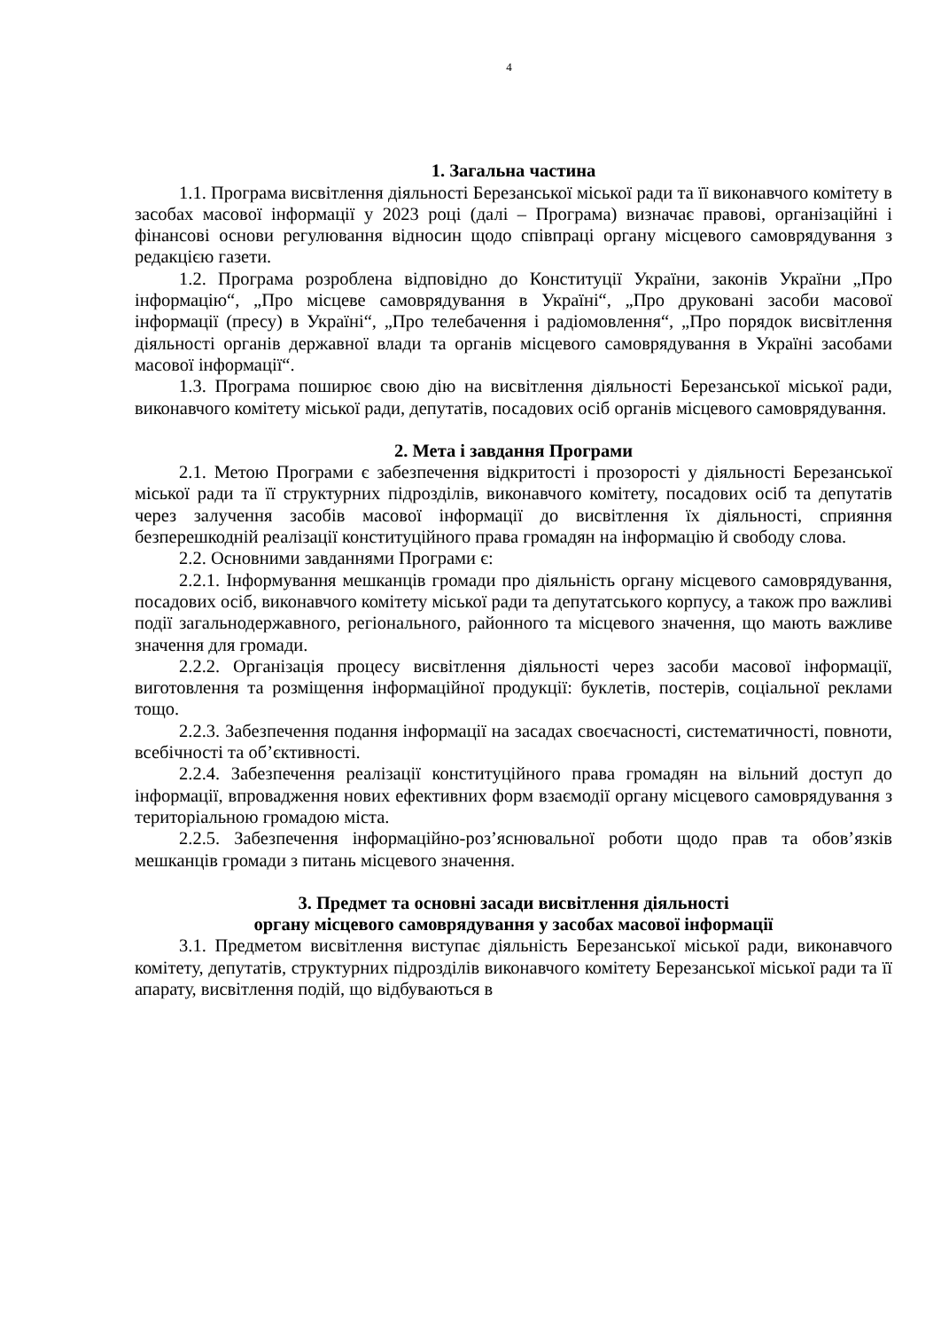4
1. Загальна частина
1.1. Програма висвітлення діяльності Березанської міської ради та її виконавчого комітету в засобах масової інформації у 2023 році (далі – Програма) визначає правові, організаційні і фінансові основи регулювання відносин щодо співпраці органу місцевого самоврядування з редакцією газети.
1.2. Програма розроблена відповідно до Конституції України, законів України „Про інформацію“, „Про місцеве самоврядування в Україні“, „Про друковані засоби масової інформації (пресу) в Україні“, „Про телебачення і радіомовлення“, „Про порядок висвітлення діяльності органів державної влади та органів місцевого самоврядування в Україні засобами масової інформації“.
1.3. Програма поширює свою дію на висвітлення діяльності Березанської міської ради, виконавчого комітету міської ради, депутатів, посадових осіб органів місцевого самоврядування.
2. Мета і завдання Програми
2.1. Метою Програми є забезпечення відкритості і прозорості у діяльності Березанської міської ради та її структурних підрозділів, виконавчого комітету, посадових осіб та депутатів через залучення засобів масової інформації до висвітлення їх діяльності, сприяння безперешкодній реалізації конституційного права громадян на інформацію й свободу слова.
2.2. Основними завданнями Програми є:
2.2.1. Інформування мешканців громади про діяльність органу місцевого самоврядування, посадових осіб, виконавчого комітету міської ради та депутатського корпусу, а також про важливі події загальнодержавного, регіонального, районного та місцевого значення, що мають важливе значення для громади.
2.2.2. Організація процесу висвітлення діяльності через засоби масової інформації, виготовлення та розміщення інформаційної продукції: буклетів, постерів, соціальної реклами тощо.
2.2.3. Забезпечення подання інформації на засадах своєчасності, систематичності, повноти, всебічності та об’єктивності.
2.2.4. Забезпечення реалізації конституційного права громадян на вільний доступ до інформації, впровадження нових ефективних форм взаємодії органу місцевого самоврядування з територіальною громадою міста.
2.2.5. Забезпечення інформаційно-роз’яснювальної роботи щодо прав та обов’язків мешканців громади з питань місцевого значення.
3. Предмет та основні засади висвітлення діяльності
органу місцевого самоврядування у засобах масової інформації
3.1. Предметом висвітлення виступає діяльність Березанської міської ради, виконавчого комітету, депутатів, структурних підрозділів виконавчого комітету Березанської міської ради та її апарату, висвітлення подій, що відбуваються в